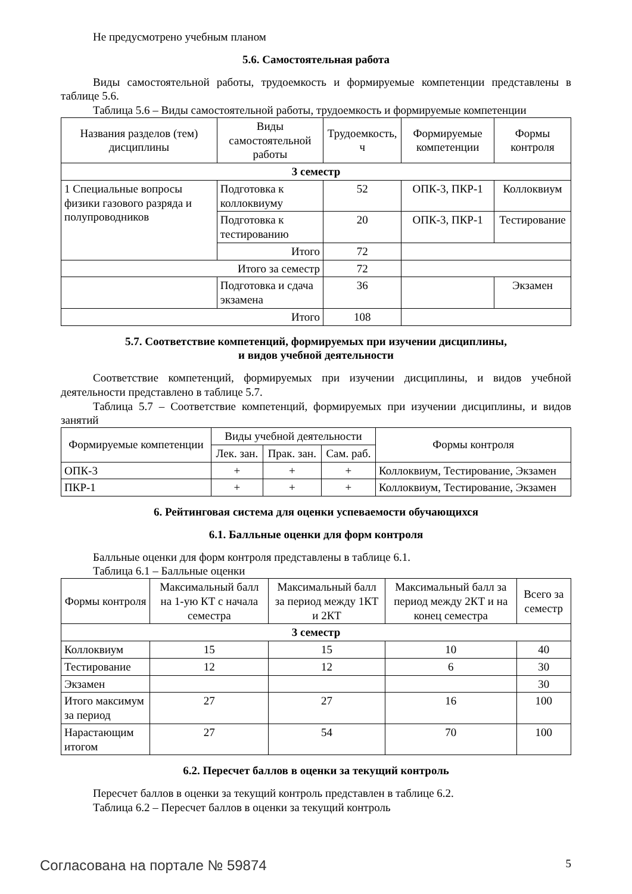Не предусмотрено учебным планом
5.6. Самостоятельная работа
Виды самостоятельной работы, трудоемкость и формируемые компетенции представлены в таблице 5.6.
Таблица 5.6 – Виды самостоятельной работы, трудоемкость и формируемые компетенции
| Названия разделов (тем) дисциплины | Виды самостоятельной работы | Трудоемкость, ч | Формируемые компетенции | Формы контроля |
| --- | --- | --- | --- | --- |
| 3 семестр | | | | |
| 1 Специальные вопросы физики газового разряда и полупроводников | Подготовка к коллоквиуму | 52 | ОПК-3, ПКР-1 | Коллоквиум |
| | Подготовка к тестированию | 20 | ОПК-3, ПКР-1 | Тестирование |
| | Итого | 72 | | |
| Итого за семестр | | 72 | | |
| | Подготовка и сдача экзамена | 36 | | Экзамен |
| Итого | | 108 | | |
5.7. Соответствие компетенций, формируемых при изучении дисциплины,
и видов учебной деятельности
Соответствие компетенций, формируемых при изучении дисциплины, и видов учебной деятельности представлено в таблице 5.7.
Таблица 5.7 – Соответствие компетенций, формируемых при изучении дисциплины, и видов занятий
| Формируемые компетенции | Виды учебной деятельности | | | Формы контроля |
| --- | --- | --- | --- | --- |
| | Лек. зан. | Прак. зан. | Сам. раб. | |
| ОПК-3 | + | + | + | Коллоквиум, Тестирование, Экзамен |
| ПКР-1 | + | + | + | Коллоквиум, Тестирование, Экзамен |
6. Рейтинговая система для оценки успеваемости обучающихся
6.1. Балльные оценки для форм контроля
Балльные оценки для форм контроля представлены в таблице 6.1.
Таблица 6.1 – Балльные оценки
| Формы контроля | Максимальный балл на 1-ую КТ с начала семестра | Максимальный балл за период между 1КТ и 2КТ | Максимальный балл за период между 2КТ и на конец семестра | Всего за семестр |
| --- | --- | --- | --- | --- |
| 3 семестр | | | | |
| Коллоквиум | 15 | 15 | 10 | 40 |
| Тестирование | 12 | 12 | 6 | 30 |
| Экзамен | | | | 30 |
| Итого максимум за период | 27 | 27 | 16 | 100 |
| Нарастающим итогом | 27 | 54 | 70 | 100 |
6.2. Пересчет баллов в оценки за текущий контроль
Пересчет баллов в оценки за текущий контроль представлен в таблице 6.2.
Таблица 6.2 – Пересчет баллов в оценки за текущий контроль
Согласована на портале № 59874 5